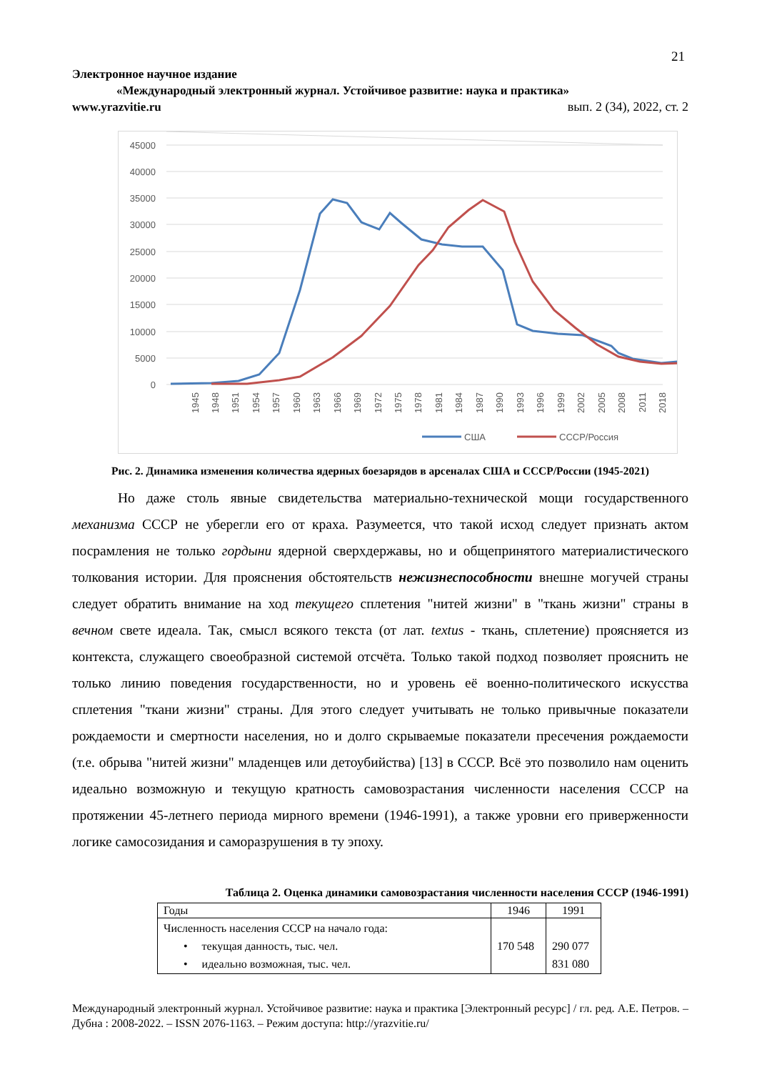21
Электронное научное издание
«Международный электронный журнал. Устойчивое развитие: наука и практика»
www.yrazvitie.ru вып. 2 (34), 2022, ст. 2
45000
40000
35000
30000
25000
20000
15000
10000
5000
0
1945
1948
1951
1954
1957
1960
1963
1966
1969
1972
1975
1978
1981
1984
1987
1990
1993
1996
1999
2002
2005
2008
2011
2018
США
СССР/Россия
Рис. 2. Динамика изменения количества ядерных боезарядов в арсеналах США и СССР/России (1945-2021)
Но даже столь явные свидетельства материально-технической мощи государственного механизма СССР не уберегли его от краха. Разумеется, что такой исход следует признать актом посрамления не только гордыни ядерной сверхдержавы, но и общепринятого материалистического толкования истории. Для прояснения обстоятельств нежизнеспособности внешне могучей страны следует обратить внимание на ход текущего сплетения "нитей жизни" в "ткань жизни" страны в вечном свете идеала. Так, смысл всякого текста (от лат. textus - ткань, сплетение) проясняется из контекста, служащего своеобразной системой отсчёта. Только такой подход позволяет прояснить не только линию поведения государственности, но и уровень её военно-политического искусства сплетения "ткани жизни" страны. Для этого следует учитывать не только привычные показатели рождаемости и смертности населения, но и долго скрываемые показатели пресечения рождаемости (т.е. обрыва "нитей жизни" младенцев или детоубийства) [13] в СССР. Всё это позволило нам оценить идеально возможную и текущую кратность самовозрастания численности населения СССР на протяжении 45-летнего периода мирного времени (1946-1991), а также уровни его приверженности логике самосозидания и саморазрушения в ту эпоху.
Таблица 2. Оценка динамики самовозрастания численности населения СССР (1946-1991)
| Годы | 1946 | 1991 |
| Численность населения СССР на начало года: • текущая данность, тыс. чел. • идеально возможная, тыс. чел. | 170 548 | 290 077 831 080 |
Международный электронный журнал. Устойчивое развитие: наука и практика [Электронный ресурс] / гл. ред. А.Е. Петров. – Дубна : 2008-2022. – ISSN 2076-1163. – Режим доступа: http://yrazvitie.ru/